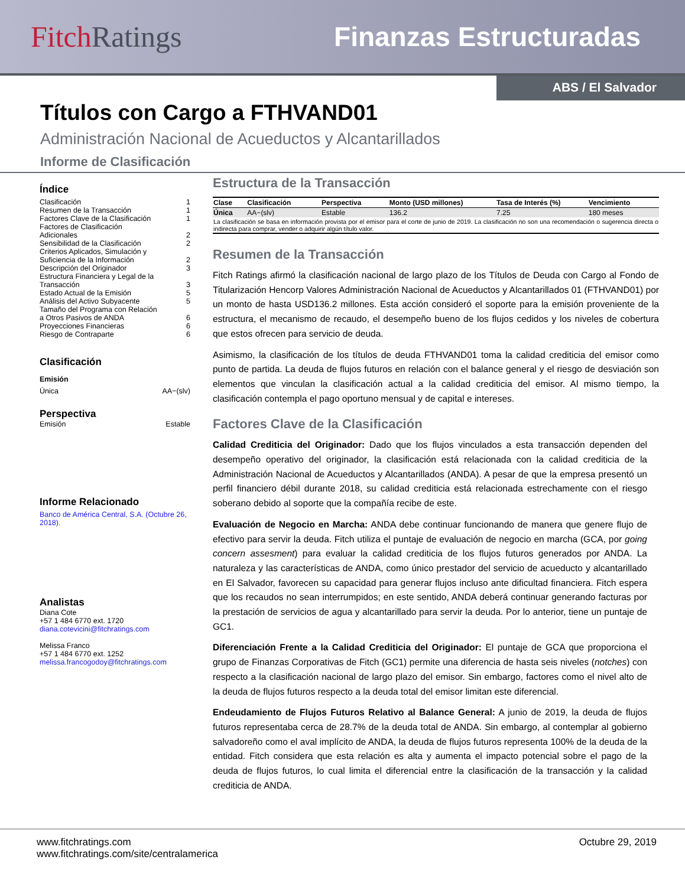Fitch Ratings Finanzas Estructuradas
ABS / El Salvador
Títulos con Cargo a FTHVAND01
Administración Nacional de Acueductos y Alcantarillados
Informe de Clasificación
Índice
Clasificación 1
Resumen de la Transacción 1
Factores Clave de la Clasificación 1
Factores de Clasificación
Adicionales
2
Sensibilidad de la Clasificación 2
Criterios Aplicados, Simulación y
Suficiencia de la Información
2
Descripción del Originador 3
Estructura Financiera y Legal de la
Transacción
3
Estado Actual de la Emisión 5
Análisis del Activo Subyacente 5
Tamaño del Programa con Relación
a Otros Pasivos de ANDA
6
Proyecciones Financieras 6
Riesgo de Contraparte 6
Clasificación
Emisión
Única AA−(slv)
Perspectiva
Emisión Estable
Informe Relacionado
Banco de América Central, S.A. (Octubre 26, 2018).
Analistas
Diana Cote
+57 1 484 6770 ext. 1720
diana.cotevicini@fitchratings.com
Melissa Franco
+57 1 484 6770 ext. 1252
melissa.francogodoy@fitchratings.com
Estructura de la Transacción
| Clase | Clasificación | Perspectiva | Monto (USD millones) | Tasa de Interés (%) | Vencimiento |
| --- | --- | --- | --- | --- | --- |
| Única | AA−(slv) | Estable | 136.2 | 7.25 | 180 meses |
| La clasificación se basa en información provista por el emisor para el corte de junio de 2019. La clasificación no son una recomendación o sugerencia directa o indirecta para comprar, vender o adquirir algún título valor. | | | | | |
Resumen de la Transacción
Fitch Ratings afirmó la clasificación nacional de largo plazo de los Títulos de Deuda con Cargo al Fondo de Titularización Hencorp Valores Administración Nacional de Acueductos y Alcantarillados 01 (FTHVAND01) por un monto de hasta USD136.2 millones. Esta acción consideró el soporte para la emisión proveniente de la estructura, el mecanismo de recaudo, el desempeño bueno de los flujos cedidos y los niveles de cobertura que estos ofrecen para servicio de deuda.
Asimismo, la clasificación de los títulos de deuda FTHVAND01 toma la calidad crediticia del emisor como punto de partida. La deuda de flujos futuros en relación con el balance general y el riesgo de desviación son elementos que vinculan la clasificación actual a la calidad crediticia del emisor. Al mismo tiempo, la clasificación contempla el pago oportuno mensual y de capital e intereses.
Factores Clave de la Clasificación
Calidad Crediticia del Originador: Dado que los flujos vinculados a esta transacción dependen del desempeño operativo del originador, la clasificación está relacionada con la calidad crediticia de la Administración Nacional de Acueductos y Alcantarillados (ANDA). A pesar de que la empresa presentó un perfil financiero débil durante 2018, su calidad crediticia está relacionada estrechamente con el riesgo soberano debido al soporte que la compañía recibe de este.
Evaluación de Negocio en Marcha: ANDA debe continuar funcionando de manera que genere flujo de efectivo para servir la deuda. Fitch utiliza el puntaje de evaluación de negocio en marcha (GCA, por going concern assesment) para evaluar la calidad crediticia de los flujos futuros generados por ANDA. La naturaleza y las características de ANDA, como único prestador del servicio de acueducto y alcantarillado en El Salvador, favorecen su capacidad para generar flujos incluso ante dificultad financiera. Fitch espera que los recaudos no sean interrumpidos; en este sentido, ANDA deberá continuar generando facturas por la prestación de servicios de agua y alcantarillado para servir la deuda. Por lo anterior, tiene un puntaje de GC1.
Diferenciación Frente a la Calidad Crediticia del Originador: El puntaje de GCA que proporciona el grupo de Finanzas Corporativas de Fitch (GC1) permite una diferencia de hasta seis niveles (notches) con respecto a la clasificación nacional de largo plazo del emisor. Sin embargo, factores como el nivel alto de la deuda de flujos futuros respecto a la deuda total del emisor limitan este diferencial.
Endeudamiento de Flujos Futuros Relativo al Balance General: A junio de 2019, la deuda de flujos futuros representaba cerca de 28.7% de la deuda total de ANDA. Sin embargo, al contemplar al gobierno salvadoreño como el aval implícito de ANDA, la deuda de flujos futuros representa 100% de la deuda de la entidad. Fitch considera que esta relación es alta y aumenta el impacto potencial sobre el pago de la deuda de flujos futuros, lo cual limita el diferencial entre la clasificación de la transacción y la calidad crediticia de ANDA.
www.fitchratings.com
www.fitchratings.com/site/centralamerica Octubre 29, 2019